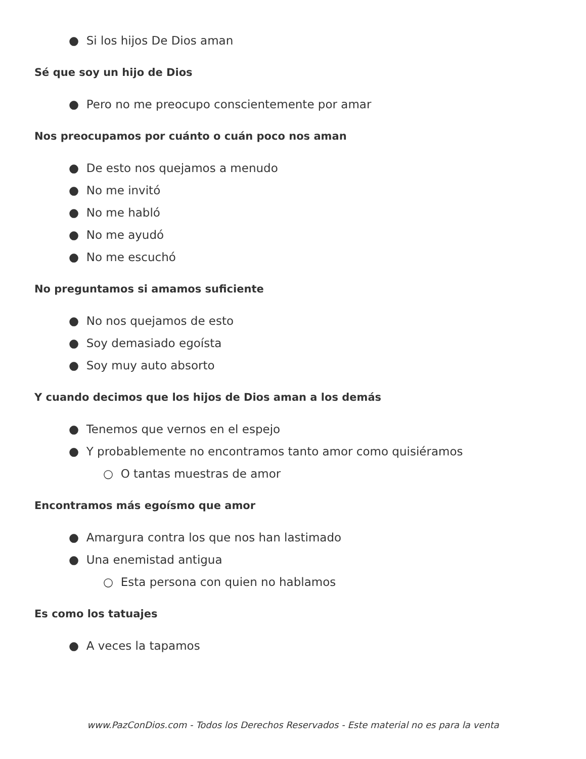● Si los hijos De Dios aman
Sé que soy un hijo de Dios
● Pero no me preocupo conscientemente por amar
Nos preocupamos por cuánto o cuán poco nos aman
● De esto nos quejamos a menudo
● No me invitó
● No me habló
● No me ayudó
● No me escuchó
No preguntamos si amamos suficiente
● No nos quejamos de esto
● Soy demasiado egoísta
● Soy muy auto absorto
Y cuando decimos que los hijos de Dios aman a los demás
● Tenemos que vernos en el espejo
● Y probablemente no encontramos tanto amor como quisiéramos
○ O tantas muestras de amor
Encontramos más egoísmo que amor
● Amargura contra los que nos han lastimado
● Una enemistad antigua
○ Esta persona con quien no hablamos
Es como los tatuajes
● A veces la tapamos
www.PazConDios.com - Todos los Derechos Reservados - Este material no es para la venta